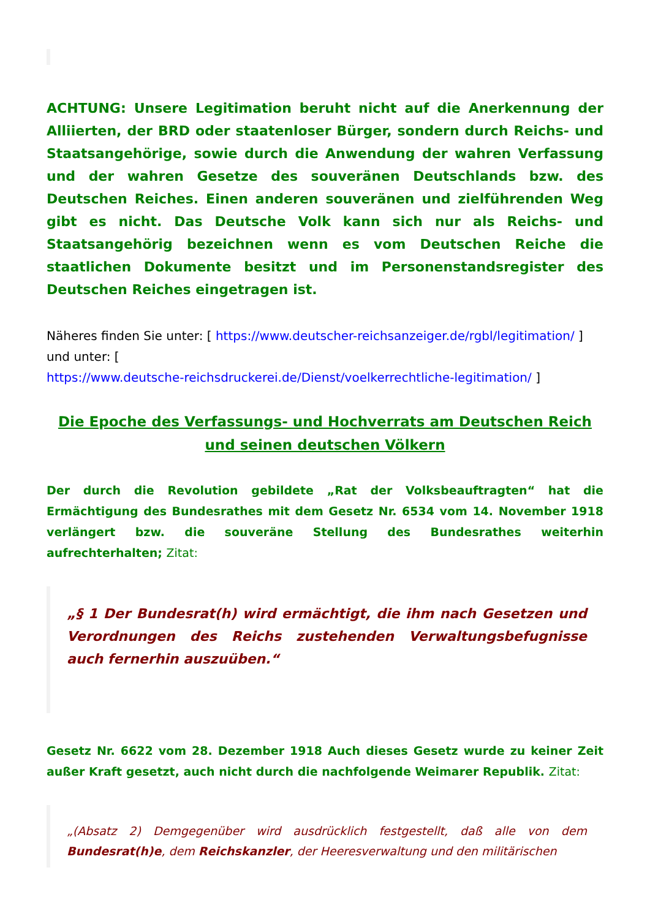ACHTUNG: Unsere Legitimation beruht nicht auf die Anerkennung der Alliierten, der BRD oder staatenloser Bürger, sondern durch Reichs- und Staatsangehörige, sowie durch die Anwendung der wahren Verfassung und der wahren Gesetze des souveränen Deutschlands bzw. des Deutschen Reiches. Einen anderen souveränen und zielführenden Weg gibt es nicht. Das Deutsche Volk kann sich nur als Reichs- und Staatsangehörig bezeichnen wenn es vom Deutschen Reiche die staatlichen Dokumente besitzt und im Personenstandsregister des Deutschen Reiches eingetragen ist.
Näheres finden Sie unter: [ https://www.deutscher-reichsanzeiger.de/rgbl/legitimation/ ] und unter: [
https://www.deutsche-reichsdruckerei.de/Dienst/voelkerrechtliche-legitimation/ ]
Die Epoche des Verfassungs- und Hochverrats am Deutschen Reich und seinen deutschen Völkern
Der durch die Revolution gebildete „Rat der Volksbeauftragten“ hat die Ermächtigung des Bundesrathes mit dem Gesetz Nr. 6534 vom 14. November 1918 verlängert bzw. die souveräne Stellung des Bundesrathes weiterhin aufrechterhalten; Zitat:
„§ 1 Der Bundesrat(h) wird ermächtigt, die ihm nach Gesetzen und Verordnungen des Reichs zustehenden Verwaltungsbefugnisse auch fernerhin auszuüben.“
Gesetz Nr. 6622 vom 28. Dezember 1918 Auch dieses Gesetz wurde zu keiner Zeit außer Kraft gesetzt, auch nicht durch die nachfolgende Weimarer Republik. Zitat:
„(Absatz 2) Demgegenüber wird ausdrücklich festgestellt, daß alle von dem Bundesrat(h)e, dem Reichskanzler, der Heeresverwaltung und den militärischen